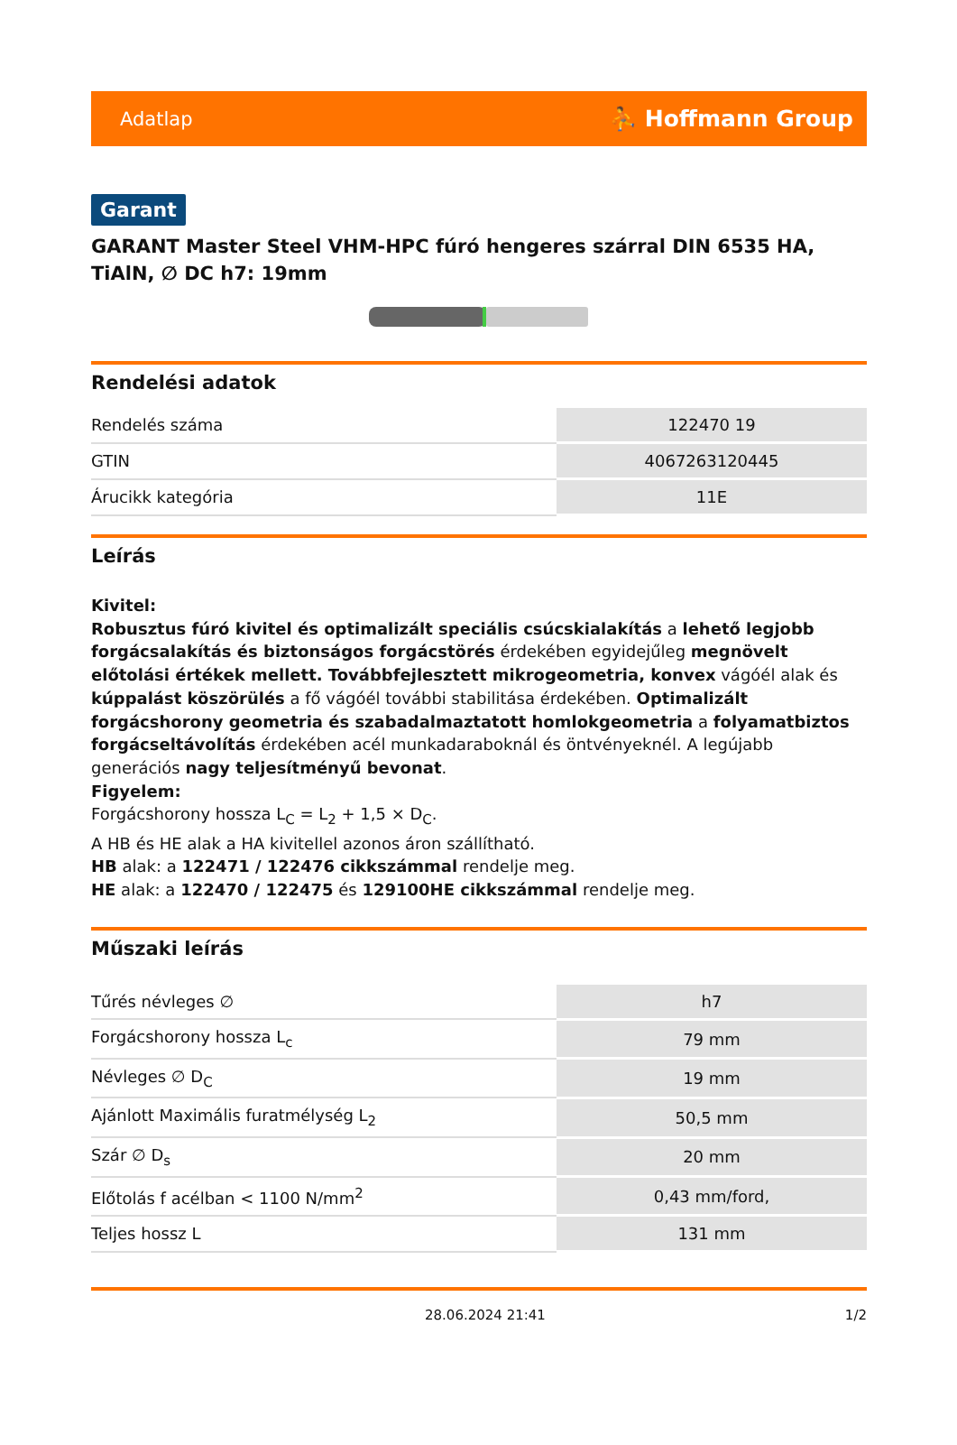Adatlap ⛹ Hoffmann Group
Garant
GARANT Master Steel VHM-HPC fúró hengeres szárral DIN 6535 HA, TiAlN, ∅ DC h7: 19mm
Rendelési adatok
| Rendelés száma | 122470 19 |
| GTIN | 4067263120445 |
| Árucikk kategória | 11E |
Leírás
Kivitel:
Robusztus fúró kivitel és optimalizált speciális csúcskialakítás a lehető legjobb forgácsalakítás és biztonságos forgácstörés érdekében egyidejűleg megnövelt előtolási értékek mellett. Továbbfejlesztett mikrogeometria, konvex vágóél alak és kúppalást köszörülés a fő vágóél további stabilitása érdekében. Optimalizált forgácshorony geometria és szabadalmaztatott homlokgeometria a folyamatbiztos forgácseltávolítás érdekében acél munkadaraboknál és öntvényeknél. A legújabb generációs nagy teljesítményű bevonat.
Figyelem:
Forgácshorony hossza L<sub>C</sub> = L<sub>2</sub> + 1,5 × D<sub>C</sub>.
A HB és HE alak a HA kivitellel azonos áron szállítható.
HB alak: a 122471 / 122476 cikkszámmal rendelje meg.
HE alak: a 122470 / 122475 és 129100HE cikkszámmal rendelje meg.
Műszaki leírás
| Tűrés névleges ∅ | h7 |
| Forgácshorony hossza L<sub>c</sub> | 79 mm |
| Névleges ∅ D<sub>C</sub> | 19 mm |
| Ajánlott Maximális furatmélység L<sub>2</sub> | 50,5 mm |
| Szár ∅ D<sub>s</sub> | 20 mm |
| Előtolás f acélban < 1100 N/mm<sup>2</sup> | 0,43 mm/ford, |
| Teljes hossz L | 131 mm |
28.06.2024 21:41 1/2